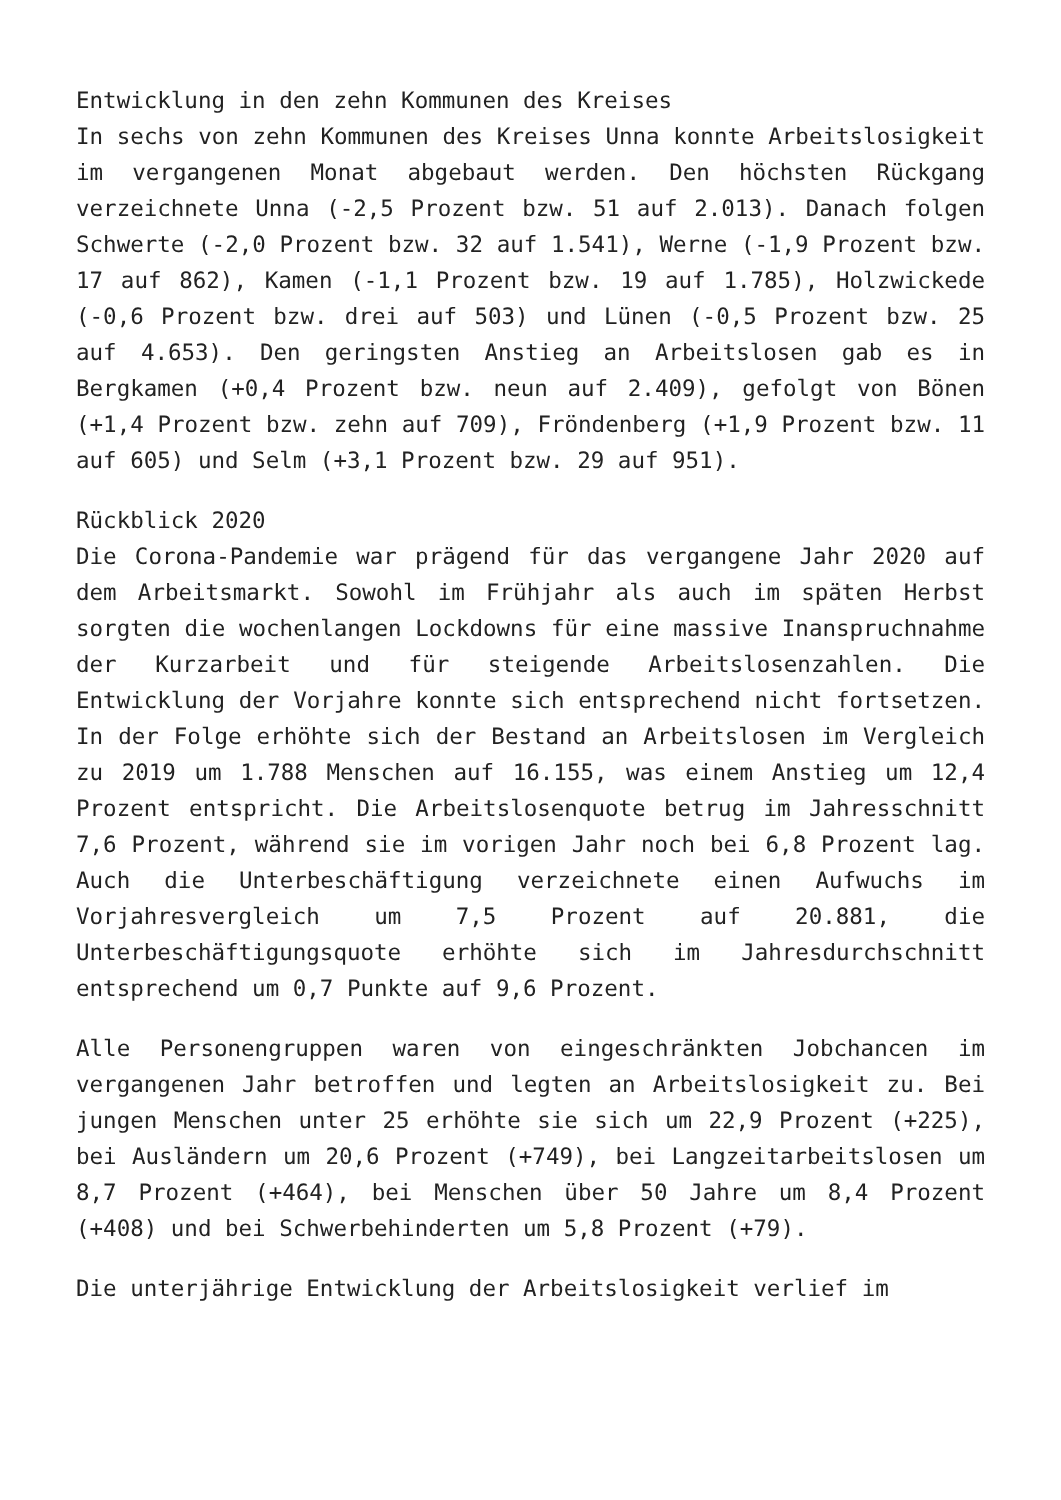Entwicklung in den zehn Kommunen des Kreises
In sechs von zehn Kommunen des Kreises Unna konnte Arbeitslosigkeit im vergangenen Monat abgebaut werden. Den höchsten Rückgang verzeichnete Unna (-2,5 Prozent bzw. 51 auf 2.013). Danach folgen Schwerte (-2,0 Prozent bzw. 32 auf 1.541), Werne (-1,9 Prozent bzw. 17 auf 862), Kamen (-1,1 Prozent bzw. 19 auf 1.785), Holzwickede (-0,6 Prozent bzw. drei auf 503) und Lünen (-0,5 Prozent bzw. 25 auf 4.653). Den geringsten Anstieg an Arbeitslosen gab es in Bergkamen (+0,4 Prozent bzw. neun auf 2.409), gefolgt von Bönen (+1,4 Prozent bzw. zehn auf 709), Fröndenberg (+1,9 Prozent bzw. 11 auf 605) und Selm (+3,1 Prozent bzw. 29 auf 951).
Rückblick 2020
Die Corona-Pandemie war prägend für das vergangene Jahr 2020 auf dem Arbeitsmarkt. Sowohl im Frühjahr als auch im späten Herbst sorgten die wochenlangen Lockdowns für eine massive Inanspruchnahme der Kurzarbeit und für steigende Arbeitslosenzahlen. Die Entwicklung der Vorjahre konnte sich entsprechend nicht fortsetzen. In der Folge erhöhte sich der Bestand an Arbeitslosen im Vergleich zu 2019 um 1.788 Menschen auf 16.155, was einem Anstieg um 12,4 Prozent entspricht. Die Arbeitslosenquote betrug im Jahresschnitt 7,6 Prozent, während sie im vorigen Jahr noch bei 6,8 Prozent lag. Auch die Unterbeschäftigung verzeichnete einen Aufwuchs im Vorjahresvergleich um 7,5 Prozent auf 20.881, die Unterbeschäftigungsquote erhöhte sich im Jahresdurchschnitt entsprechend um 0,7 Punkte auf 9,6 Prozent.
Alle Personengruppen waren von eingeschränkten Jobchancen im vergangenen Jahr betroffen und legten an Arbeitslosigkeit zu. Bei jungen Menschen unter 25 erhöhte sie sich um 22,9 Prozent (+225), bei Ausländern um 20,6 Prozent (+749), bei Langzeitarbeitslosen um 8,7 Prozent (+464), bei Menschen über 50 Jahre um 8,4 Prozent (+408) und bei Schwerbehinderten um 5,8 Prozent (+79).
Die unterjährige Entwicklung der Arbeitslosigkeit verlief im